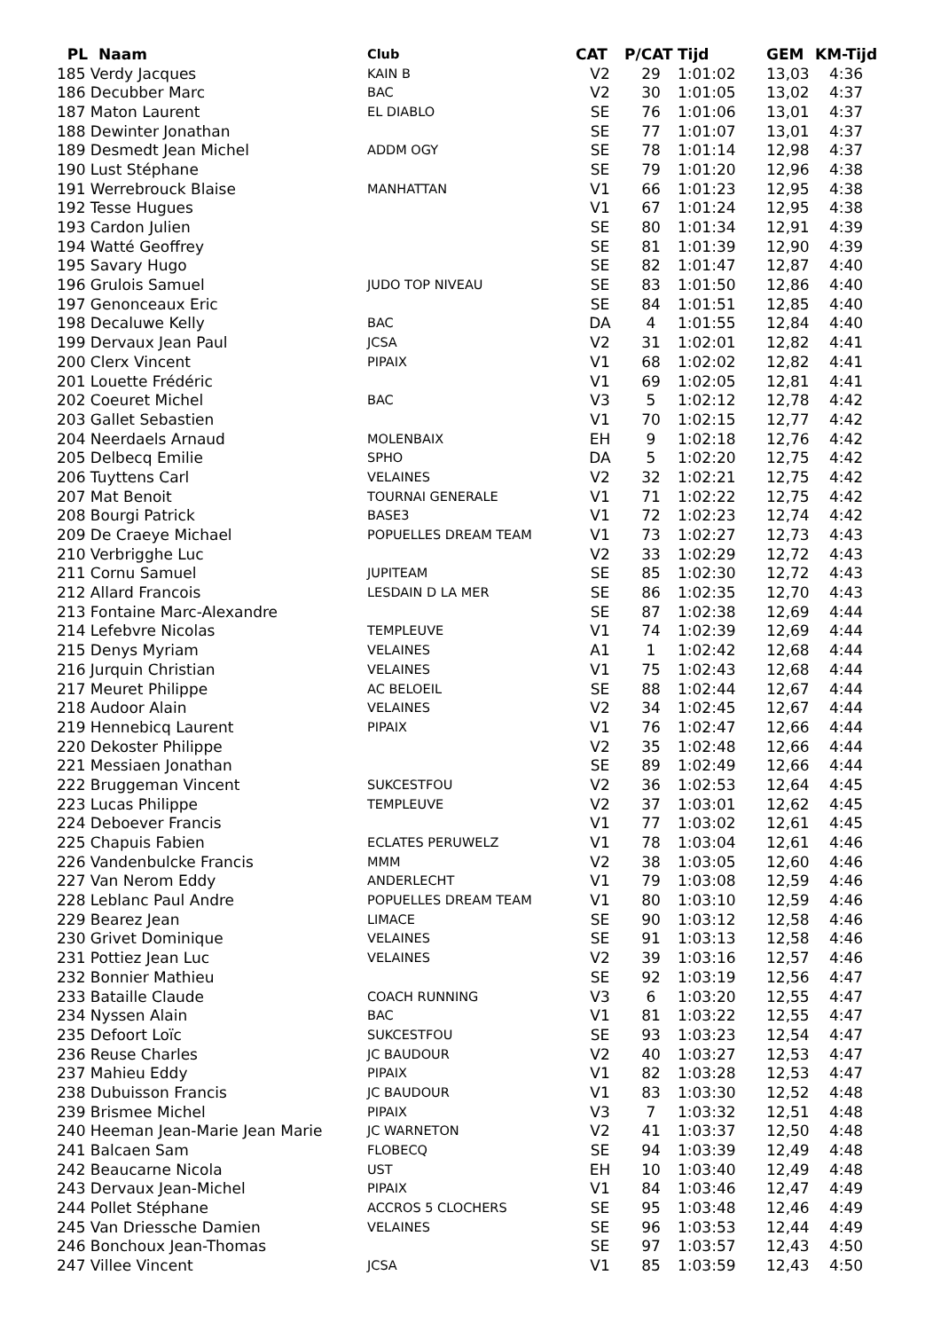| PL Naam | Club | CAT | P/CAT | Tijd | GEM | KM-Tijd |
| --- | --- | --- | --- | --- | --- | --- |
| 185 Verdy Jacques | KAIN B | V2 | 29 | 1:01:02 | 13,03 | 4:36 |
| 186 Decubber Marc | BAC | V2 | 30 | 1:01:05 | 13,02 | 4:37 |
| 187 Maton Laurent | EL DIABLO | SE | 76 | 1:01:06 | 13,01 | 4:37 |
| 188 Dewinter Jonathan | | SE | 77 | 1:01:07 | 13,01 | 4:37 |
| 189 Desmedt Jean Michel | ADDM OGY | SE | 78 | 1:01:14 | 12,98 | 4:37 |
| 190 Lust Stéphane | | SE | 79 | 1:01:20 | 12,96 | 4:38 |
| 191 Werrebrouck Blaise | MANHATTAN | V1 | 66 | 1:01:23 | 12,95 | 4:38 |
| 192 Tesse Hugues | | V1 | 67 | 1:01:24 | 12,95 | 4:38 |
| 193 Cardon Julien | | SE | 80 | 1:01:34 | 12,91 | 4:39 |
| 194 Watté Geoffrey | | SE | 81 | 1:01:39 | 12,90 | 4:39 |
| 195 Savary Hugo | | SE | 82 | 1:01:47 | 12,87 | 4:40 |
| 196 Grulois Samuel | JUDO TOP NIVEAU | SE | 83 | 1:01:50 | 12,86 | 4:40 |
| 197 Genonceaux Eric | | SE | 84 | 1:01:51 | 12,85 | 4:40 |
| 198 Decaluwe Kelly | BAC | DA | 4 | 1:01:55 | 12,84 | 4:40 |
| 199 Dervaux Jean Paul | JCSA | V2 | 31 | 1:02:01 | 12,82 | 4:41 |
| 200 Clerx Vincent | PIPAIX | V1 | 68 | 1:02:02 | 12,82 | 4:41 |
| 201 Louette Frédéric | | V1 | 69 | 1:02:05 | 12,81 | 4:41 |
| 202 Coeuret Michel | BAC | V3 | 5 | 1:02:12 | 12,78 | 4:42 |
| 203 Gallet Sebastien | | V1 | 70 | 1:02:15 | 12,77 | 4:42 |
| 204 Neerdaels Arnaud | MOLENBAIX | EH | 9 | 1:02:18 | 12,76 | 4:42 |
| 205 Delbecq Emilie | SPHO | DA | 5 | 1:02:20 | 12,75 | 4:42 |
| 206 Tuyttens Carl | VELAINES | V2 | 32 | 1:02:21 | 12,75 | 4:42 |
| 207 Mat Benoit | TOURNAI GENERALE | V1 | 71 | 1:02:22 | 12,75 | 4:42 |
| 208 Bourgi Patrick | BASE3 | V1 | 72 | 1:02:23 | 12,74 | 4:42 |
| 209 De Craeye Michael | POPUELLES DREAM TEAM | V1 | 73 | 1:02:27 | 12,73 | 4:43 |
| 210 Verbrigghe Luc | | V2 | 33 | 1:02:29 | 12,72 | 4:43 |
| 211 Cornu Samuel | JUPITEAM | SE | 85 | 1:02:30 | 12,72 | 4:43 |
| 212 Allard Francois | LESDAIN D LA MER | SE | 86 | 1:02:35 | 12,70 | 4:43 |
| 213 Fontaine Marc-Alexandre | | SE | 87 | 1:02:38 | 12,69 | 4:44 |
| 214 Lefebvre Nicolas | TEMPLEUVE | V1 | 74 | 1:02:39 | 12,69 | 4:44 |
| 215 Denys Myriam | VELAINES | A1 | 1 | 1:02:42 | 12,68 | 4:44 |
| 216 Jurquin Christian | VELAINES | V1 | 75 | 1:02:43 | 12,68 | 4:44 |
| 217 Meuret Philippe | AC BELOEIL | SE | 88 | 1:02:44 | 12,67 | 4:44 |
| 218 Audoor Alain | VELAINES | V2 | 34 | 1:02:45 | 12,67 | 4:44 |
| 219 Hennebicq Laurent | PIPAIX | V1 | 76 | 1:02:47 | 12,66 | 4:44 |
| 220 Dekoster Philippe | | V2 | 35 | 1:02:48 | 12,66 | 4:44 |
| 221 Messiaen Jonathan | | SE | 89 | 1:02:49 | 12,66 | 4:44 |
| 222 Bruggeman Vincent | SUKCESTFOU | V2 | 36 | 1:02:53 | 12,64 | 4:45 |
| 223 Lucas Philippe | TEMPLEUVE | V2 | 37 | 1:03:01 | 12,62 | 4:45 |
| 224 Deboever Francis | | V1 | 77 | 1:03:02 | 12,61 | 4:45 |
| 225 Chapuis Fabien | ECLATES PERUWELZ | V1 | 78 | 1:03:04 | 12,61 | 4:46 |
| 226 Vandenbulcke Francis | MMM | V2 | 38 | 1:03:05 | 12,60 | 4:46 |
| 227 Van Nerom Eddy | ANDERLECHT | V1 | 79 | 1:03:08 | 12,59 | 4:46 |
| 228 Leblanc Paul Andre | POPUELLES DREAM TEAM | V1 | 80 | 1:03:10 | 12,59 | 4:46 |
| 229 Bearez Jean | LIMACE | SE | 90 | 1:03:12 | 12,58 | 4:46 |
| 230 Grivet Dominique | VELAINES | SE | 91 | 1:03:13 | 12,58 | 4:46 |
| 231 Pottiez Jean Luc | VELAINES | V2 | 39 | 1:03:16 | 12,57 | 4:46 |
| 232 Bonnier Mathieu | | SE | 92 | 1:03:19 | 12,56 | 4:47 |
| 233 Bataille Claude | COACH RUNNING | V3 | 6 | 1:03:20 | 12,55 | 4:47 |
| 234 Nyssen Alain | BAC | V1 | 81 | 1:03:22 | 12,55 | 4:47 |
| 235 Defoort Loïc | SUKCESTFOU | SE | 93 | 1:03:23 | 12,54 | 4:47 |
| 236 Reuse Charles | JC BAUDOUR | V2 | 40 | 1:03:27 | 12,53 | 4:47 |
| 237 Mahieu Eddy | PIPAIX | V1 | 82 | 1:03:28 | 12,53 | 4:47 |
| 238 Dubuisson Francis | JC BAUDOUR | V1 | 83 | 1:03:30 | 12,52 | 4:48 |
| 239 Brismee Michel | PIPAIX | V3 | 7 | 1:03:32 | 12,51 | 4:48 |
| 240 Heeman Jean-Marie Jean Marie | JC WARNETON | V2 | 41 | 1:03:37 | 12,50 | 4:48 |
| 241 Balcaen Sam | FLOBECQ | SE | 94 | 1:03:39 | 12,49 | 4:48 |
| 242 Beaucarne Nicola | UST | EH | 10 | 1:03:40 | 12,49 | 4:48 |
| 243 Dervaux Jean-Michel | PIPAIX | V1 | 84 | 1:03:46 | 12,47 | 4:49 |
| 244 Pollet Stéphane | ACCROS 5 CLOCHERS | SE | 95 | 1:03:48 | 12,46 | 4:49 |
| 245 Van Driessche Damien | VELAINES | SE | 96 | 1:03:53 | 12,44 | 4:49 |
| 246 Bonchoux Jean-Thomas | | SE | 97 | 1:03:57 | 12,43 | 4:50 |
| 247 Villee Vincent | JCSA | V1 | 85 | 1:03:59 | 12,43 | 4:50 |